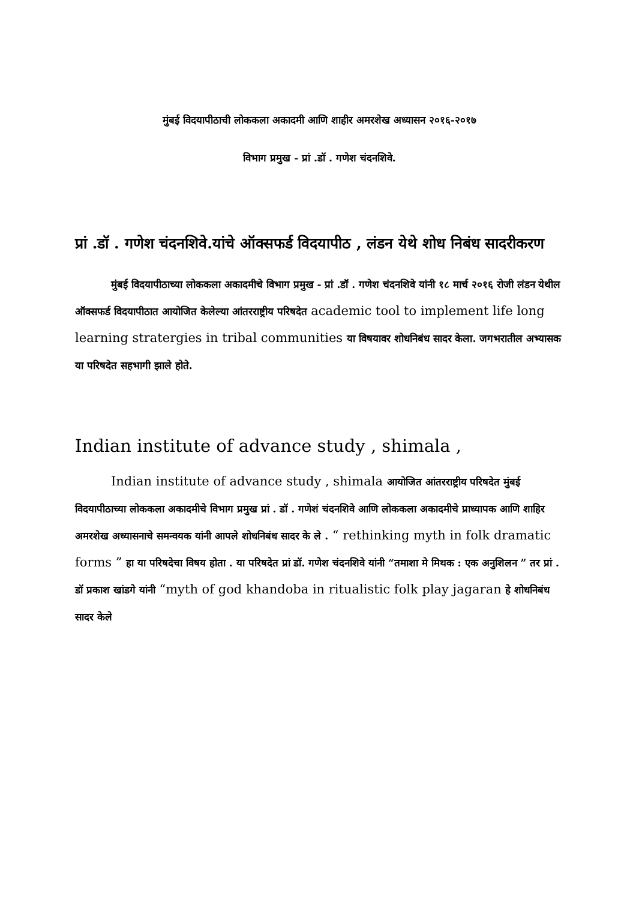मुंबई विदयापीठाची लोककला अकादमी आणि शाहीर अमरशेख अध्यासन २०१६-२०१७
विभाग प्रमुख - प्रां .डॉ . गणेश चंदनशिवे.
प्रां .डॉ . गणेश चंदनशिवे.यांचे ऑक्सफर्ड विदयापीठ , लंडन येथे शोध निबंध सादरीकरण
मुंबई विदयापीठाच्या लोककला अकादमीचे विभाग प्रमुख - प्रां .डॉ . गणेश चंदनशिवे यांनी १८ मार्च २०१६ रोजी लंडन येथील ऑक्सफर्ड विदयापीठात आयोजित केलेल्या आंतरराष्ट्रीय परिषदेत academic tool to implement life long learning stratergies in tribal communities या विषयावर शोधनिबंध सादर केला. जगभरातील अभ्यासक या परिषदेत सहभागी झाले होते.
Indian institute of advance study , shimala ,
Indian institute of advance study , shimala आयोजित आंतरराष्ट्रीय परिषदेत मुंबई विदयापीठाच्या लोककला अकादमीचे विभाग प्रमुख प्रां . डॉ . गणेशं चंदनशिवे आणि लोककला अकादमीचे प्राध्यापक आणि शाहिर अमरशेख अध्यासनाचे समन्वयक यांनी आपले शोधनिबंध सादर के ले . “ rethinking myth in folk dramatic forms ” हा या परिषदेचा विषय होता . या परिषदेत प्रां डॉ. गणेश चंदनशिवे यांनी “तमाशा मे मिथक : एक अनुशिलन ” तर प्रां . डॉ प्रकाश खांडगे यांनी “myth of god khandoba in ritualistic folk play jagaran हे शोधनिबंध सादर केले